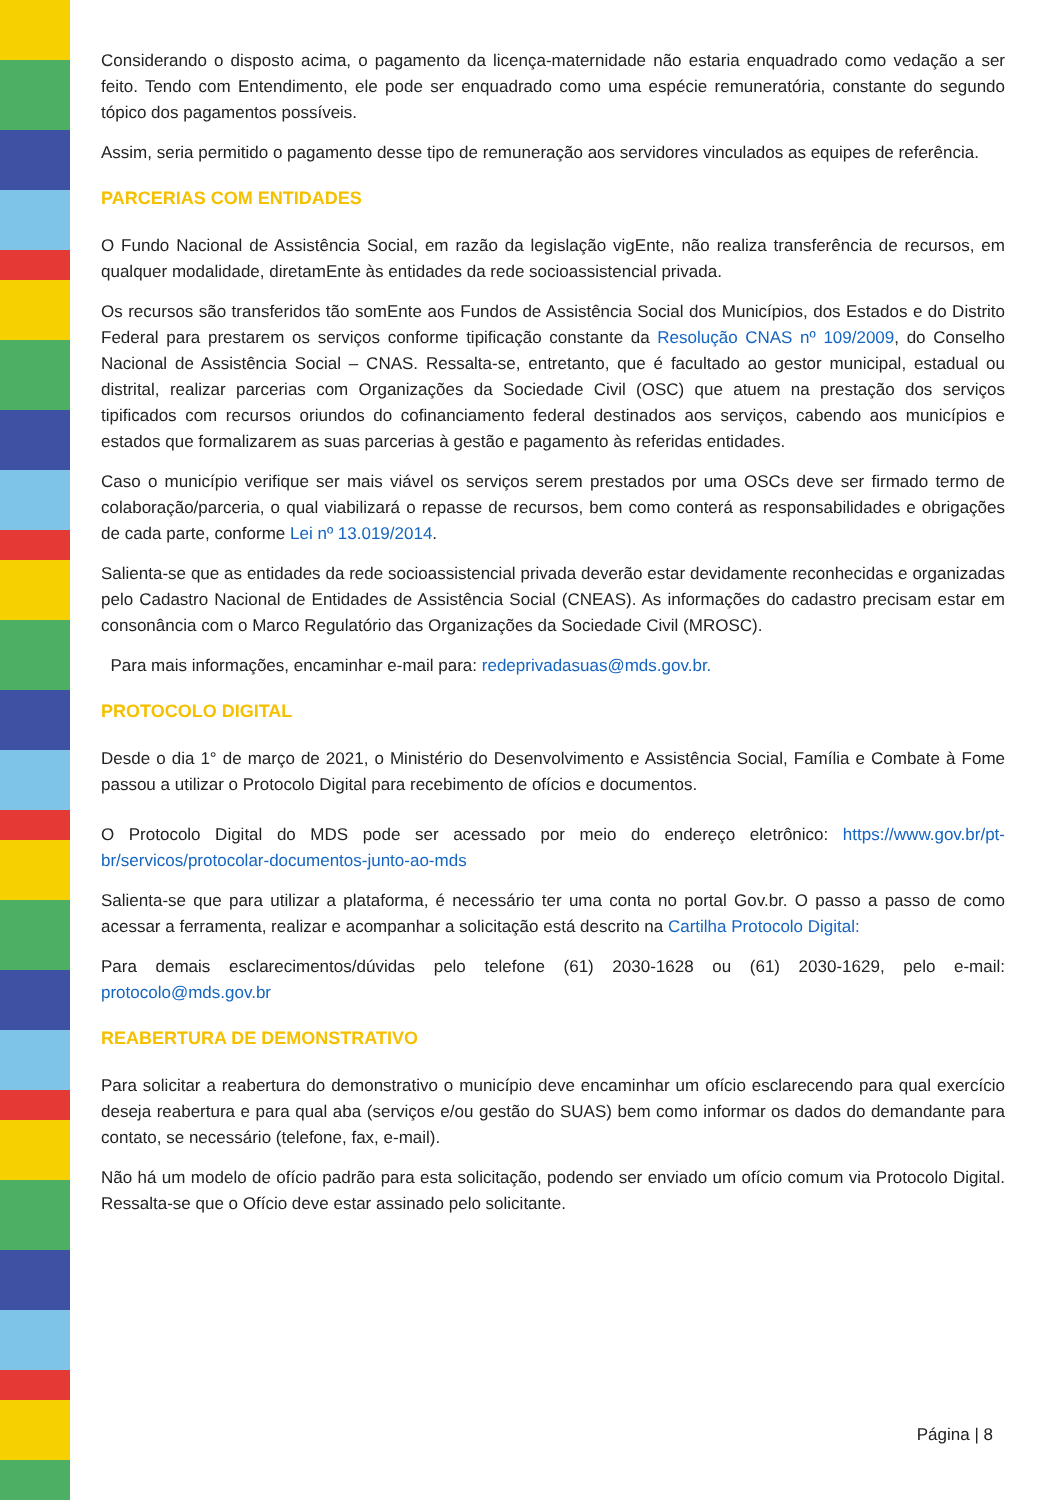Considerando o disposto acima, o pagamento da licença-maternidade não estaria enquadrado como vedação a ser feito. Tendo com Entendimento, ele pode ser enquadrado como uma espécie remuneratória, constante do segundo tópico dos pagamentos possíveis.
Assim, seria permitido o pagamento desse tipo de remuneração aos servidores vinculados as equipes de referência.
PARCERIAS COM ENTIDADES
O Fundo Nacional de Assistência Social, em razão da legislação vigEnte, não realiza transferência de recursos, em qualquer modalidade, diretamEnte às entidades da rede socioassistencial privada.
Os recursos são transferidos tão somEnte aos Fundos de Assistência Social dos Municípios, dos Estados e do Distrito Federal para prestarem os serviços conforme tipificação constante da Resolução CNAS nº 109/2009, do Conselho Nacional de Assistência Social – CNAS. Ressalta-se, entretanto, que é facultado ao gestor municipal, estadual ou distrital, realizar parcerias com Organizações da Sociedade Civil (OSC) que atuem na prestação dos serviços tipificados com recursos oriundos do cofinanciamento federal destinados aos serviços, cabendo aos municípios e estados que formalizarem as suas parcerias à gestão e pagamento às referidas entidades.
Caso o município verifique ser mais viável os serviços serem prestados por uma OSCs deve ser firmado termo de colaboração/parceria, o qual viabilizará o repasse de recursos, bem como conterá as responsabilidades e obrigações de cada parte, conforme Lei nº 13.019/2014.
Salienta-se que as entidades da rede socioassistencial privada deverão estar devidamente reconhecidas e organizadas pelo Cadastro Nacional de Entidades de Assistência Social (CNEAS). As informações do cadastro precisam estar em consonância com o Marco Regulatório das Organizações da Sociedade Civil (MROSC).
Para mais informações, encaminhar e-mail para: redeprivadasuas@mds.gov.br.
PROTOCOLO DIGITAL
Desde o dia 1° de março de 2021, o Ministério do Desenvolvimento e Assistência Social, Família e Combate à Fome passou a utilizar o Protocolo Digital para recebimento de ofícios e documentos.
O Protocolo Digital do MDS pode ser acessado por meio do endereço eletrônico: https://www.gov.br/pt-br/servicos/protocolar-documentos-junto-ao-mds
Salienta-se que para utilizar a plataforma, é necessário ter uma conta no portal Gov.br. O passo a passo de como acessar a ferramenta, realizar e acompanhar a solicitação está descrito na Cartilha Protocolo Digital:
Para demais esclarecimentos/dúvidas pelo telefone (61) 2030-1628 ou (61) 2030-1629, pelo e-mail: protocolo@mds.gov.br
REABERTURA DE DEMONSTRATIVO
Para solicitar a reabertura do demonstrativo o município deve encaminhar um ofício esclarecendo para qual exercício deseja reabertura e para qual aba (serviços e/ou gestão do SUAS) bem como informar os dados do demandante para contato, se necessário (telefone, fax, e-mail).
Não há um modelo de ofício padrão para esta solicitação, podendo ser enviado um ofício comum via Protocolo Digital. Ressalta-se que o Ofício deve estar assinado pelo solicitante.
Página | 8